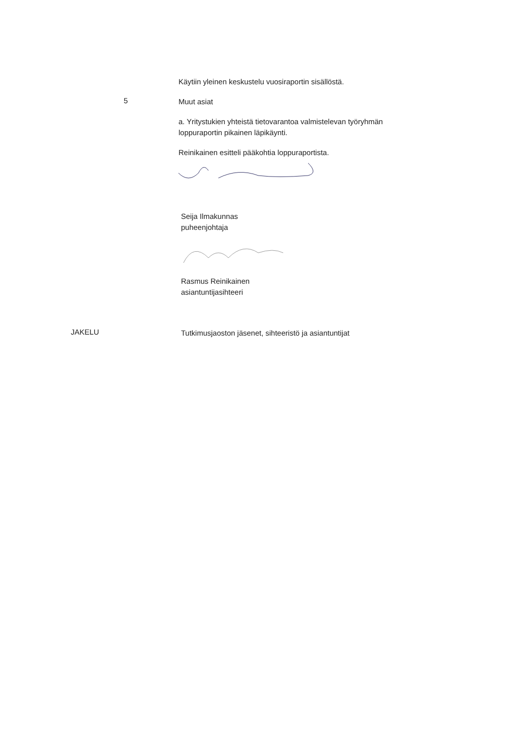Käytiin yleinen keskustelu vuosiraportin sisällöstä.
5
Muut asiat
a. Yritystukien yhteistä tietovarantoa valmistelevan työryhmän loppuraportin pikainen läpikäynti.
Reinikainen esitteli pääkohtia loppuraportista.
Seija Ilmakunnas
puheenjohtaja
Rasmus Reinikainen
asiantuntijasihteeri
JAKELU
Tutkimusjaoston jäsenet, sihteeristö ja asiantuntijat